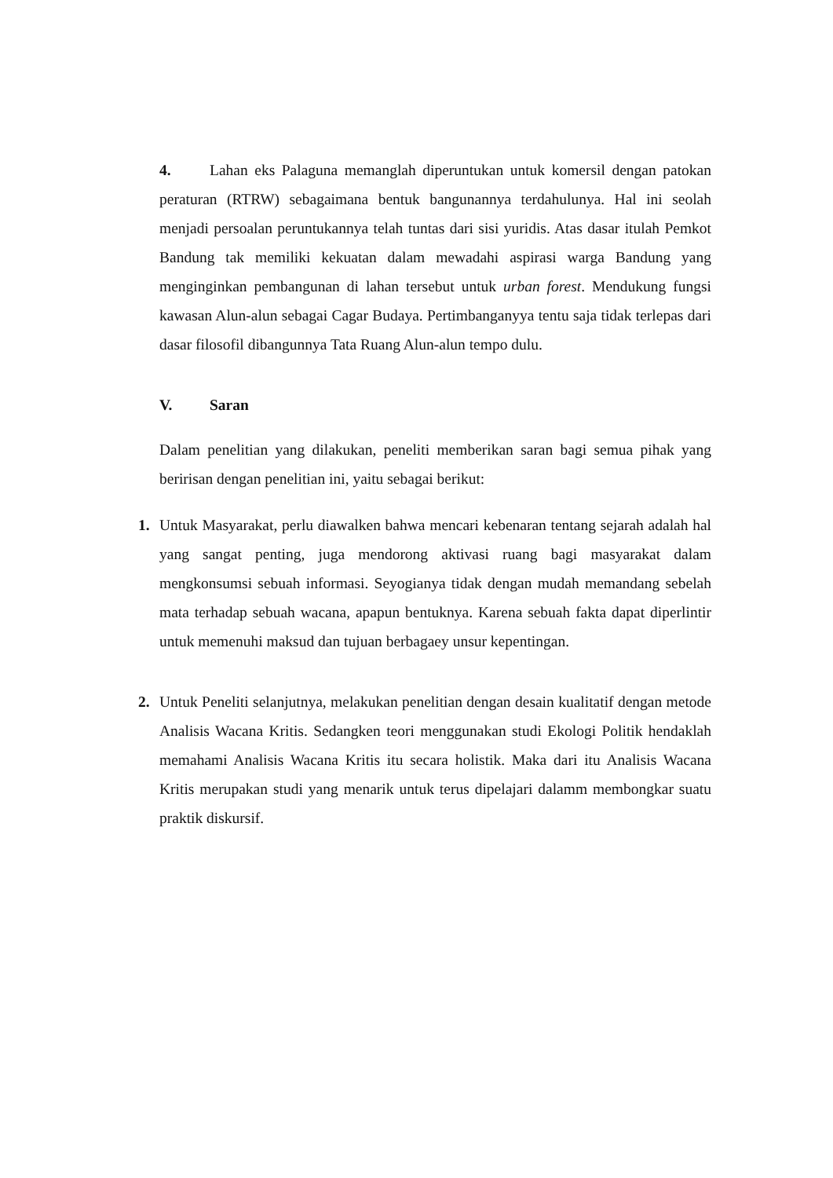4. Lahan eks Palaguna memanglah diperuntukan untuk komersil dengan patokan peraturan (RTRW) sebagaimana bentuk bangunannya terdahulunya. Hal ini seolah menjadi persoalan peruntukannya telah tuntas dari sisi yuridis. Atas dasar itulah Pemkot Bandung tak memiliki kekuatan dalam mewadahi aspirasi warga Bandung yang menginginkan pembangunan di lahan tersebut untuk urban forest. Mendukung fungsi kawasan Alun-alun sebagai Cagar Budaya. Pertimbanganyya tentu saja tidak terlepas dari dasar filosofil dibangunnya Tata Ruang Alun-alun tempo dulu.
V. Saran
Dalam penelitian yang dilakukan, peneliti memberikan saran bagi semua pihak yang beririsan dengan penelitian ini, yaitu sebagai berikut:
1. Untuk Masyarakat, perlu diawalken bahwa mencari kebenaran tentang sejarah adalah hal yang sangat penting, juga mendorong aktivasi ruang bagi masyarakat dalam mengkonsumsi sebuah informasi. Seyogianya tidak dengan mudah memandang sebelah mata terhadap sebuah wacana, apapun bentuknya. Karena sebuah fakta dapat diperlintir untuk memenuhi maksud dan tujuan berbagaey unsur kepentingan.
2. Untuk Peneliti selanjutnya, melakukan penelitian dengan desain kualitatif dengan metode Analisis Wacana Kritis. Sedangken teori menggunakan studi Ekologi Politik hendaklah memahami Analisis Wacana Kritis itu secara holistik. Maka dari itu Analisis Wacana Kritis merupakan studi yang menarik untuk terus dipelajari dalamm membongkar suatu praktik diskursif.